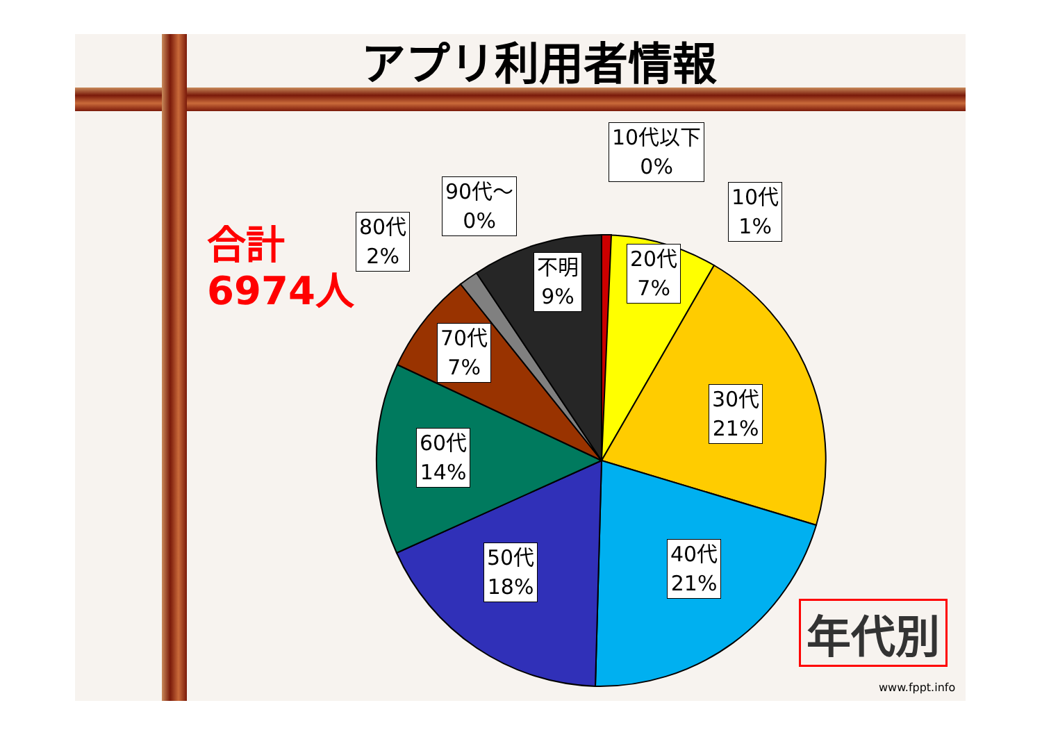アプリ利用者情報
合計
6974人
10代以下
0%
10代
1%
90代～
0%
80代
2%
不明
9%
20代
7%
70代
7%
30代
21%
60代
14%
50代
18%
40代
21%
年代別
www.fppt.info